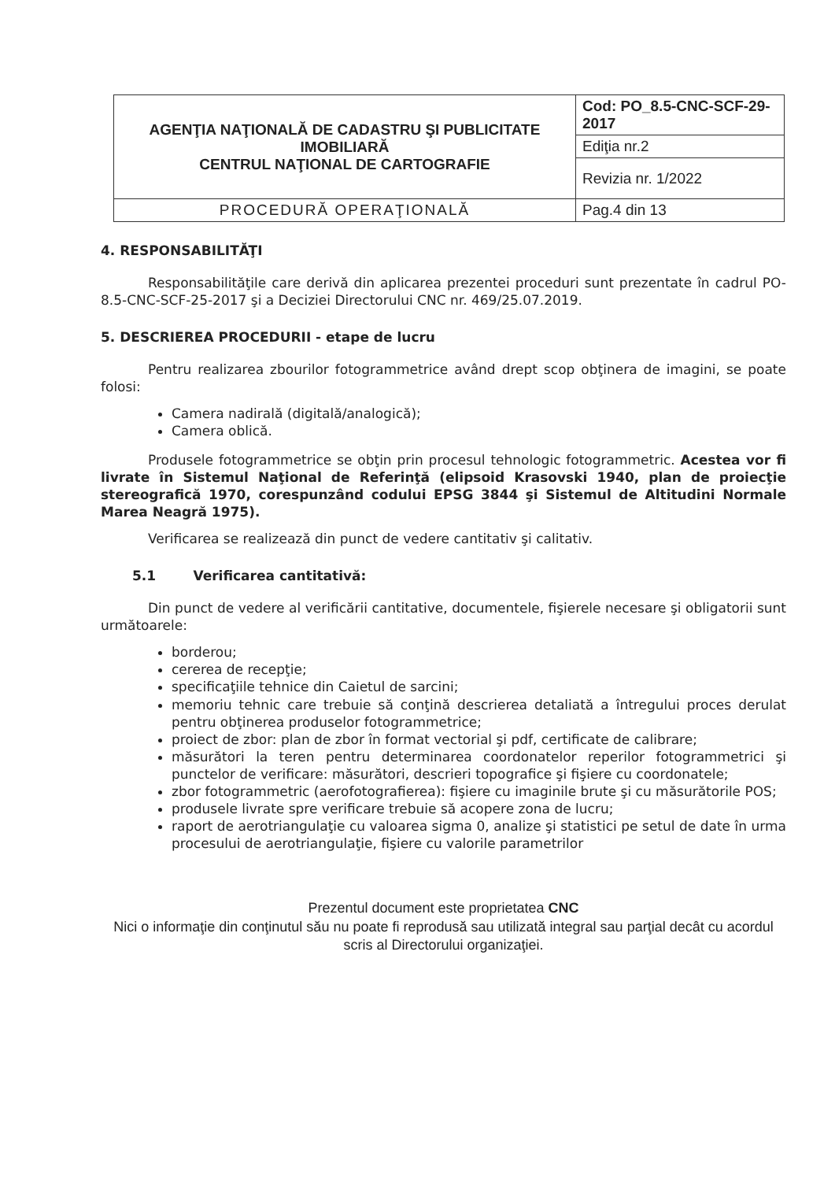| AGENŢIA NAŢIONALĂ DE CADASTRU ŞI PUBLICITATE IMOBILIARĂ CENTRUL NAŢIONAL DE CARTOGRAFIE | Cod: PO_8.5-CNC-SCF-29-2017 |
| | Ediţia nr.2 |
| | Revizia nr. 1/2022 |
| PROCEDURĂ OPERAŢIONALĂ | Pag.4 din 13 |
4. RESPONSABILITĂŢI
Responsabilităţile care derivă din aplicarea prezentei proceduri sunt prezentate în cadrul PO-8.5-CNC-SCF-25-2017 şi a Deciziei Directorului CNC nr. 469/25.07.2019.
5. DESCRIEREA PROCEDURII - etape de lucru
Pentru realizarea zbourilor fotogrammetrice având drept scop obţinera de imagini, se poate folosi:
Camera nadirală (digitală/analogică);
Camera oblică.
Produsele fotogrammetrice se obţin prin procesul tehnologic fotogrammetric. Acestea vor fi livrate în Sistemul Naţional de Referinţă (elipsoid Krasovski 1940, plan de proiecţie stereografică 1970, corespunzând codului EPSG 3844 şi Sistemul de Altitudini Normale Marea Neagră 1975).
Verificarea se realizează din punct de vedere cantitativ şi calitativ.
5.1 Verificarea cantitativă:
Din punct de vedere al verificării cantitative, documentele, fişierele necesare şi obligatorii sunt următoarele:
borderou;
cererea de recepţie;
specificaţiile tehnice din Caietul de sarcini;
memoriu tehnic care trebuie să conţină descrierea detaliată a întregului proces derulat pentru obţinerea produselor fotogrammetrice;
proiect de zbor: plan de zbor în format vectorial şi pdf, certificate de calibrare;
măsurători la teren pentru determinarea coordonatelor reperilor fotogrammetrici şi punctelor de verificare: măsurători, descrieri topografice şi fişiere cu coordonatele;
zbor fotogrammetric (aerofotografierea): fişiere cu imaginile brute şi cu măsurătorile POS;
produsele livrate spre verificare trebuie să acopere zona de lucru;
raport de aerotriangulaţie cu valoarea sigma 0, analize şi statistici pe setul de date în urma procesului de aerotriangulaţie, fişiere cu valorile parametrilor
Prezentul document este proprietatea CNC
Nici o informaţie din conţinutul său nu poate fi reprodusă sau utilizată integral sau parţial decât cu acordul scris al Directorului organizaţiei.